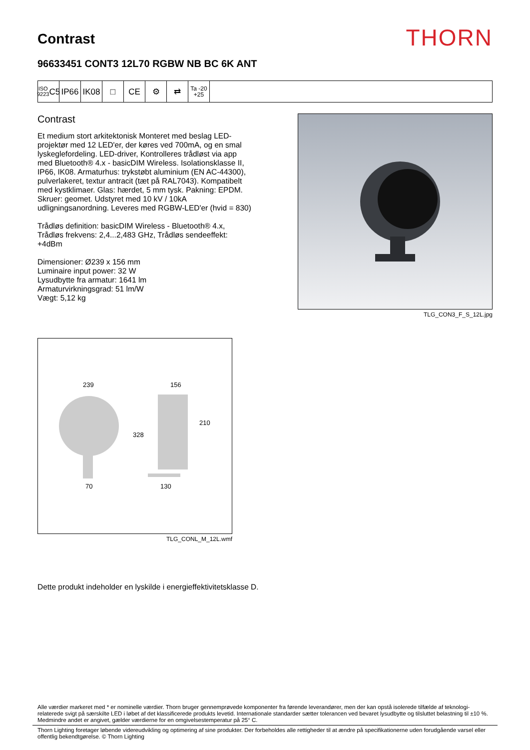Contrast
THORN
96633451 CONT3 12L70 RGBW NB BC 6K ANT
ISO 9223
C5
IP66 IK08 □ CE ⚙ ⇄
Ta -20
+25
Contrast
Et medium stort arkitektonisk Monteret med beslag LED-projektør med 12 LED'er, der køres ved 700mA, og en smal lyskeglefordeling. LED-driver, Kontrolleres trådløst via app med Bluetooth® 4.x - basicDIM Wireless. Isolationsklasse II, IP66, IK08. Armaturhus: trykstøbt aluminium (EN AC-44300), pulverlakeret, textur antracit (tæt på RAL7043). Kompatibelt med kystklimaer. Glas: hærdet, 5 mm tysk. Pakning: EPDM. Skruer: geomet. Udstyret med 10 kV / 10kA udligningsanordning. Leveres med RGBW-LED'er (hvid = 830)
Trådløs definition: basicDIM Wireless - Bluetooth® 4.x, Trådløs frekvens: 2,4...2,483 GHz, Trådløs sendeeffekt: +4dBm
Dimensioner: Ø239 x 156 mm
Luminaire input power: 32 W
Lysudbytte fra armatur: 1641 lm
Armaturvirkningsgrad: 51 lm/W
Vægt: 5,12 kg
TLG_CON3_F_S_12L.jpg
239
156
210
328
70
130
TLG_CONL_M_12L.wmf
Dette produkt indeholder en lyskilde i energieffektivitetsklasse D.
Alle værdier markeret med * er nominelle værdier. Thorn bruger gennemprøvede komponenter fra førende leverandører, men der kan opstå isolerede tilfælde af teknologi-relaterede svigt på særskilte LED i løbet af det klassificerede produkts levetid. Internationale standarder sætter tolerancen ved bevaret lysudbytte og tilsluttet belastning til ±10 %. Medmindre andet er angivet, gælder værdierne for en omgivelsestemperatur på 25° C.
Thorn Lighting foretager løbende videreudvikling og optimering af sine produkter. Der forbeholdes alle rettigheder til at ændre på specifikationerne uden forudgående varsel eller offentlig bekendtgørelse. © Thorn Lighting